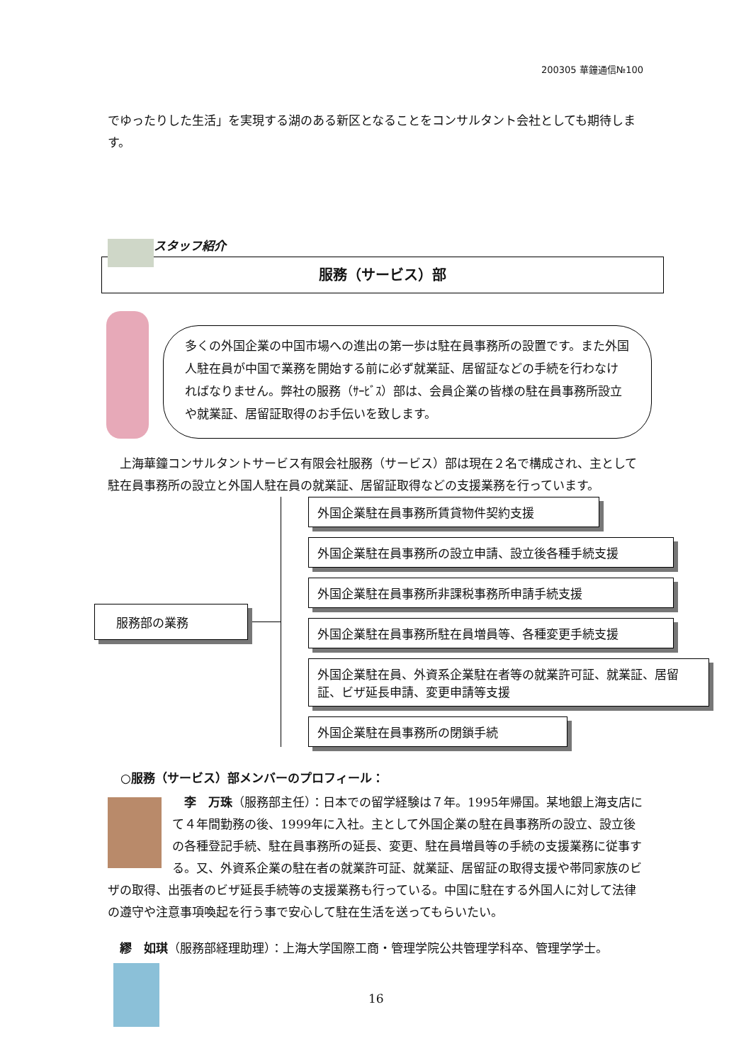200305 華鐘通信№100
でゆったりした生活」を実現する湖のある新区となることをコンサルタント会社としても期待します。
スタッフ紹介
服務（サービス）部
多くの外国企業の中国市場への進出の第一歩は駐在員事務所の設置です。また外国人駐在員が中国で業務を開始する前に必ず就業証、居留証などの手続を行わなければなりません。弊社の服務（ｻｰﾋﾞｽ）部は、会員企業の皆様の駐在員事務所設立や就業証、居留証取得のお手伝いを致します。
　上海華鐘コンサルタントサービス有限会社服務（サービス）部は現在２名で構成され、主として駐在員事務所の設立と外国人駐在員の就業証、居留証取得などの支援業務を行っています。
服務部の業務
外国企業駐在員事務所賃貸物件契約支援
外国企業駐在員事務所の設立申請、設立後各種手続支援
外国企業駐在員事務所非課税事務所申請手続支援
外国企業駐在員事務所駐在員増員等、各種変更手続支援
外国企業駐在員、外資系企業駐在者等の就業許可証、就業証、居留証、ビザ延長申請、変更申請等支援
外国企業駐在員事務所の閉鎖手続
○服務（サービス）部メンバーのプロフィール：
　李　万珠（服務部主任）：日本での留学経験は７年。1995年帰国。某地銀上海支店にて４年間勤務の後、1999年に入社。主として外国企業の駐在員事務所の設立、設立後の各種登記手続、駐在員事務所の延長、変更、駐在員増員等の手続の支援業務に従事する。又、外資系企業の駐在者の就業許可証、就業証、居留証の取得支援や帯同家族のビザの取得、出張者のビザ延長手続等の支援業務も行っている。中国に駐在する外国人に対して法律の遵守や注意事項喚起を行う事で安心して駐在生活を送ってもらいたい。
　繆　如琪（服務部経理助理）：上海大学国際工商・管理学院公共管理学科卒、管理学学士。
16